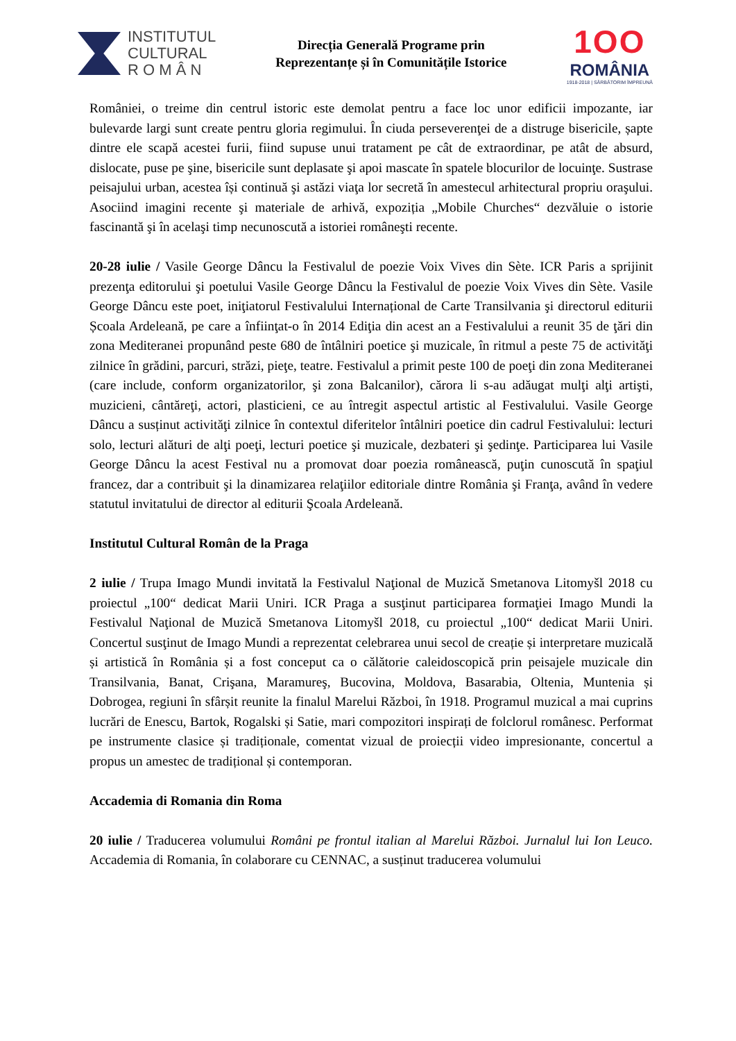INSTITUTUL
CULTURAL
R O M Â N
Direcția Generală Programe prin
Reprezentanțe și în Comunitățile Istorice
1OO
ROMÂNIA
1918-2018 | SĂRBĂTORIM ÎMPREUNĂ
României, o treime din centrul istoric este demolat pentru a face loc unor edificii impozante, iar bulevarde largi sunt create pentru gloria regimului. În ciuda perseverenţei de a distruge bisericile, șapte dintre ele scapă acestei furii, fiind supuse unui tratament pe cât de extraordinar, pe atât de absurd, dislocate, puse pe şine, bisericile sunt deplasate şi apoi mascate în spatele blocurilor de locuinţe. Sustrase peisajului urban, acestea își continuă şi astăzi viaţa lor secretă în amestecul arhitectural propriu oraşului. Asociind imagini recente şi materiale de arhivă, expoziția „Mobile Churches“ dezvăluie o istorie fascinantă şi în acelaşi timp necunoscută a istoriei româneşti recente.
20-28 iulie / Vasile George Dâncu la Festivalul de poezie Voix Vives din Sète. ICR Paris a sprijinit prezenţa editorului şi poetului Vasile George Dâncu la Festivalul de poezie Voix Vives din Sète. Vasile George Dâncu este poet, iniţiatorul Festivalului Internațional de Carte Transilvania şi directorul editurii Școala Ardeleană, pe care a înfiinţat-o în 2014 Ediţia din acest an a Festivalului a reunit 35 de ţări din zona Mediteranei propunând peste 680 de întâlniri poetice şi muzicale, în ritmul a peste 75 de activităţi zilnice în grădini, parcuri, străzi, pieţe, teatre. Festivalul a primit peste 100 de poeţi din zona Mediteranei (care include, conform organizatorilor, şi zona Balcanilor), cărora li s-au adăugat mulţi alţi artişti, muzicieni, cântăreţi, actori, plasticieni, ce au întregit aspectul artistic al Festivalului. Vasile George Dâncu a susținut activităţi zilnice în contextul diferitelor întâlniri poetice din cadrul Festivalului: lecturi solo, lecturi alături de alţi poeţi, lecturi poetice şi muzicale, dezbateri şi şedinţe. Participarea lui Vasile George Dâncu la acest Festival nu a promovat doar poezia românească, puţin cunoscută în spaţiul francez, dar a contribuit şi la dinamizarea relaţiilor editoriale dintre România şi Franţa, având în vedere statutul invitatului de director al editurii Şcoala Ardeleană.
Institutul Cultural Român de la Praga
2 iulie / Trupa Imago Mundi invitată la Festivalul Naţional de Muzică Smetanova Litomyšl 2018 cu proiectul „100“ dedicat Marii Uniri. ICR Praga a susţinut participarea formaţiei Imago Mundi la Festivalul Naţional de Muzică Smetanova Litomyšl 2018, cu proiectul „100“ dedicat Marii Uniri. Concertul susţinut de Imago Mundi a reprezentat celebrarea unui secol de creație și interpretare muzicală și artistică în România și a fost conceput ca o călătorie caleidoscopică prin peisajele muzicale din Transilvania, Banat, Crişana, Maramureş, Bucovina, Moldova, Basarabia, Oltenia, Muntenia și Dobrogea, regiuni în sfârșit reunite la finalul Marelui Război, în 1918. Programul muzical a mai cuprins lucrări de Enescu, Bartok, Rogalski și Satie, mari compozitori inspirați de folclorul românesc. Performat pe instrumente clasice și tradiționale, comentat vizual de proiecții video impresionante, concertul a propus un amestec de tradițional și contemporan.
Accademia di Romania din Roma
20 iulie / Traducerea volumului Români pe frontul italian al Marelui Război. Jurnalul lui Ion Leuco. Accademia di Romania, în colaborare cu CENNAC, a susținut traducerea volumului